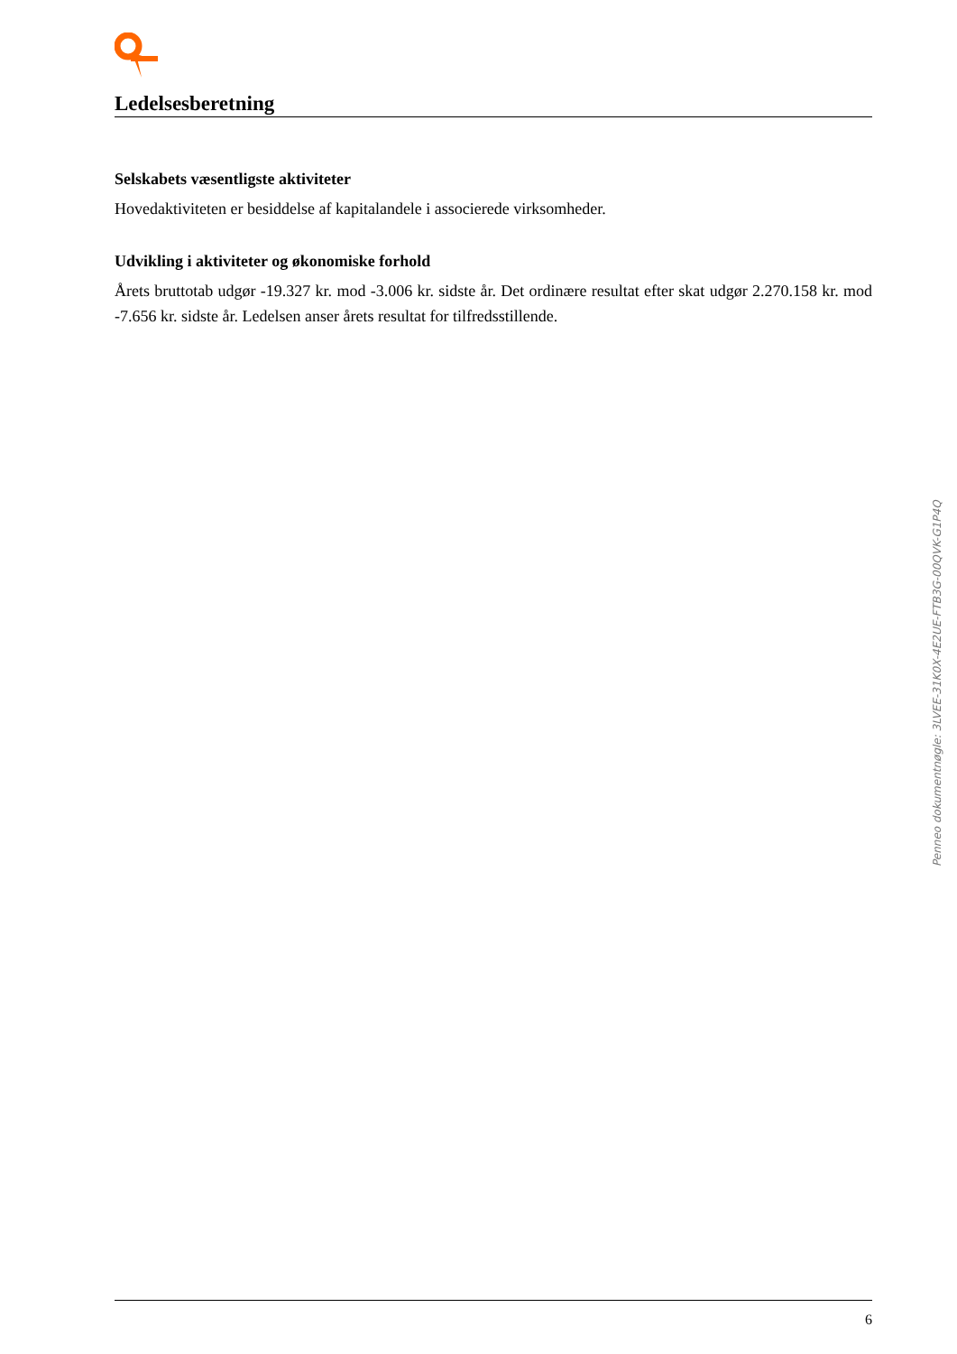Ledelsesberetning
Selskabets væsentligste aktiviteter
Hovedaktiviteten er besiddelse af kapitalandele i associerede virksomheder.
Udvikling i aktiviteter og økonomiske forhold
Årets bruttotab udgør -19.327 kr. mod -3.006 kr. sidste år. Det ordinære resultat efter skat udgør 2.270.158 kr. mod -7.656 kr. sidste år. Ledelsen anser årets resultat for tilfredsstillende.
Penneo dokumentnøgle: 3LVEE-31K0X-4E2UE-FTB3G-00QVK-G1P4Q
6